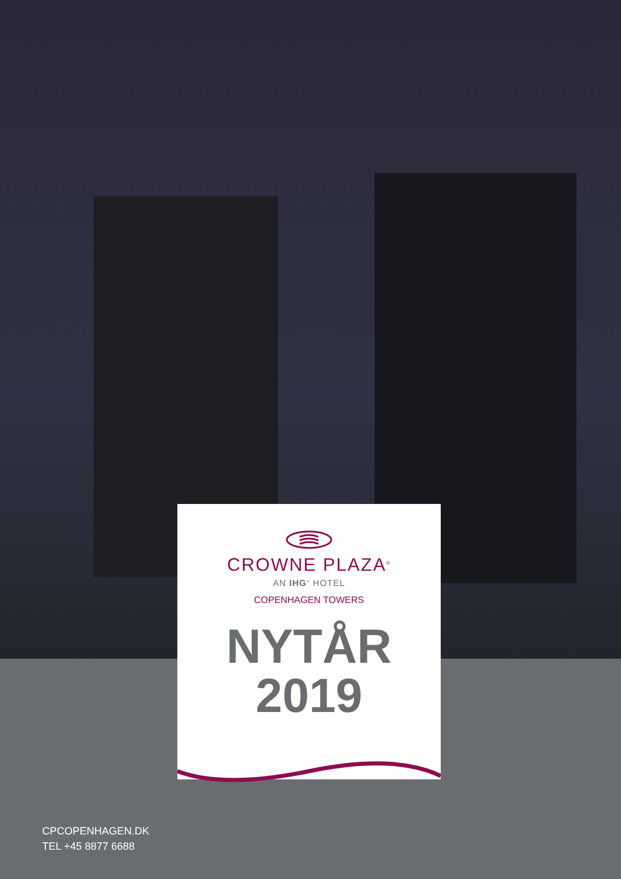CROWNE PLAZA<sup>®</sup>
AN IHG<sup>®</sup> HOTEL
COPENHAGEN TOWERS
NYTÅR
2019
CPCOPENHAGEN.DK
TEL +45 8877 6688